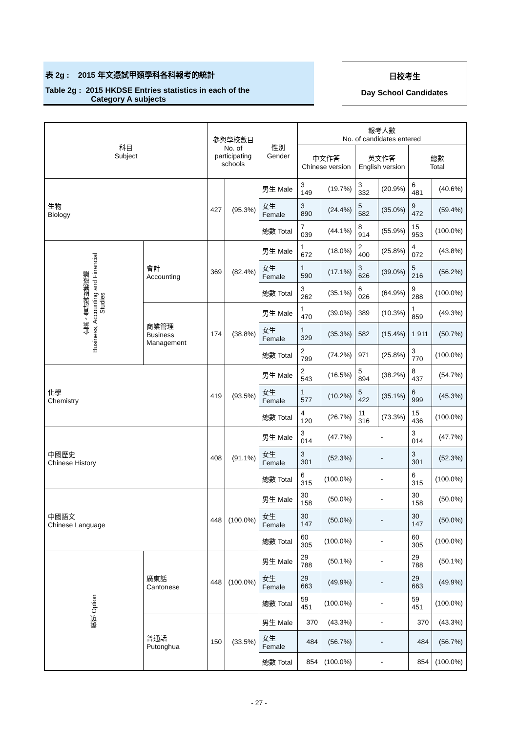表 2g : 2015 年文憑試甲類學科各科報考的統計
Table 2g : 2015 HKDSE Entries statistics in each of the
Category A subjects
日校考生
Day School Candidates
| 科目 Subject | | 參與學校數目 No. of participating schools | | 性別 Gender | 報考人數 No. of candidates entered | | | | | |
| --- | --- | --- | --- | --- | --- | --- | --- | --- | --- | --- |
| | | | | | 中文作答 Chinese version | | 英文作答 English version | | 總數 Total | |
| 生物 Biology | | 427 | (95.3%) | 男生 Male | 3 149 | (19.7%) | 3 332 | (20.9%) | 6 481 | (40.6%) |
| | | | | 女生 Female | 3 890 | (24.4%) | 5 582 | (35.0%) | 9 472 | (59.4%) |
| | | | | 總數 Total | 7 039 | (44.1%) | 8 914 | (55.9%) | 15 953 | (100.0%) |
| 企業、會計與財務概論 Business, Accounting and Financial Studies | 會計 Accounting | 369 | (82.4%) | 男生 Male | 1 672 | (18.0%) | 2 400 | (25.8%) | 4 072 | (43.8%) |
| | | | | 女生 Female | 1 590 | (17.1%) | 3 626 | (39.0%) | 5 216 | (56.2%) |
| | | | | 總數 Total | 3 262 | (35.1%) | 6 026 | (64.9%) | 9 288 | (100.0%) |
| | 商業管理 Business Management | 174 | (38.8%) | 男生 Male | 1 470 | (39.0%) | 389 | (10.3%) | 1 859 | (49.3%) |
| | | | | 女生 Female | 1 329 | (35.3%) | 582 | (15.4%) | 1 911 | (50.7%) |
| | | | | 總數 Total | 2 799 | (74.2%) | 971 | (25.8%) | 3 770 | (100.0%) |
| 化學 Chemistry | | 419 | (93.5%) | 男生 Male | 2 543 | (16.5%) | 5 894 | (38.2%) | 8 437 | (54.7%) |
| | | | | 女生 Female | 1 577 | (10.2%) | 5 422 | (35.1%) | 6 999 | (45.3%) |
| | | | | 總數 Total | 4 120 | (26.7%) | 11 316 | (73.3%) | 15 436 | (100.0%) |
| 中國歷史 Chinese History | | 408 | (91.1%) | 男生 Male | 3 014 | (47.7%) | - | | 3 014 | (47.7%) |
| | | | | 女生 Female | 3 301 | (52.3%) | - | | 3 301 | (52.3%) |
| | | | | 總數 Total | 6 315 | (100.0%) | - | | 6 315 | (100.0%) |
| 中國語文 Chinese Language | | 448 | (100.0%) | 男生 Male | 30 158 | (50.0%) | - | | 30 158 | (50.0%) |
| | | | | 女生 Female | 30 147 | (50.0%) | - | | 30 147 | (50.0%) |
| | | | | 總數 Total | 60 305 | (100.0%) | - | | 60 305 | (100.0%) |
| 選項 Option | 廣東話 Cantonese | 448 | (100.0%) | 男生 Male | 29 788 | (50.1%) | - | | 29 788 | (50.1%) |
| | | | | 女生 Female | 29 663 | (49.9%) | - | | 29 663 | (49.9%) |
| | | | | 總數 Total | 59 451 | (100.0%) | - | | 59 451 | (100.0%) |
| | 普通話 Putonghua | 150 | (33.5%) | 男生 Male | 370 | (43.3%) | - | | 370 | (43.3%) |
| | | | | 女生 Female | 484 | (56.7%) | - | | 484 | (56.7%) |
| | | | | 總數 Total | 854 | (100.0%) | - | | 854 | (100.0%) |
- 27 -